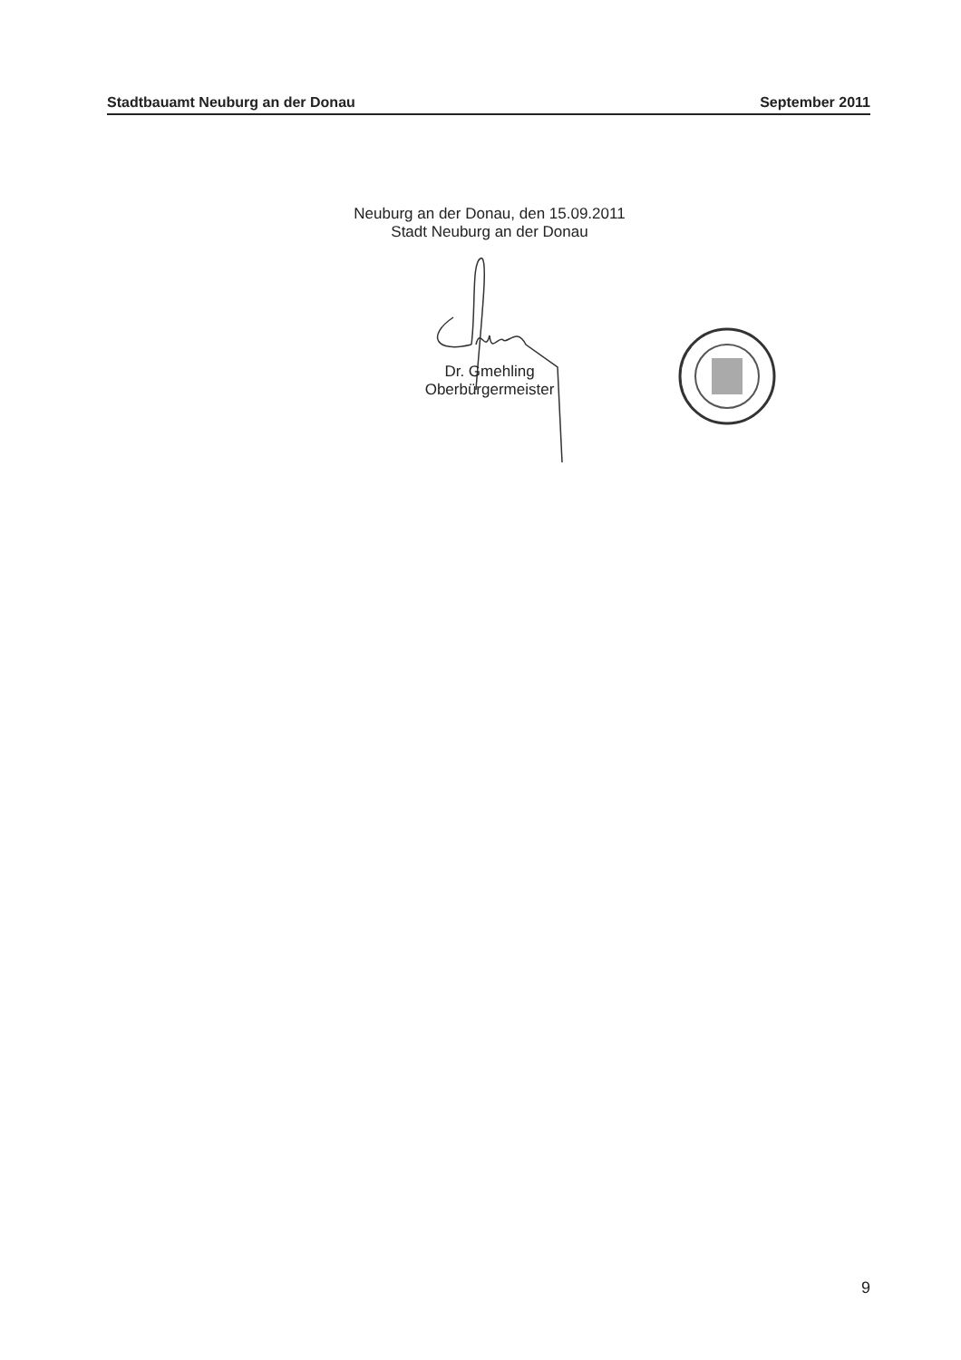Stadtbauamt Neuburg an der Donau September 2011
Neuburg an der Donau, den 15.09.2011
Stadt Neuburg an der Donau
Dr. Gmehling
Oberbürgermeister
9